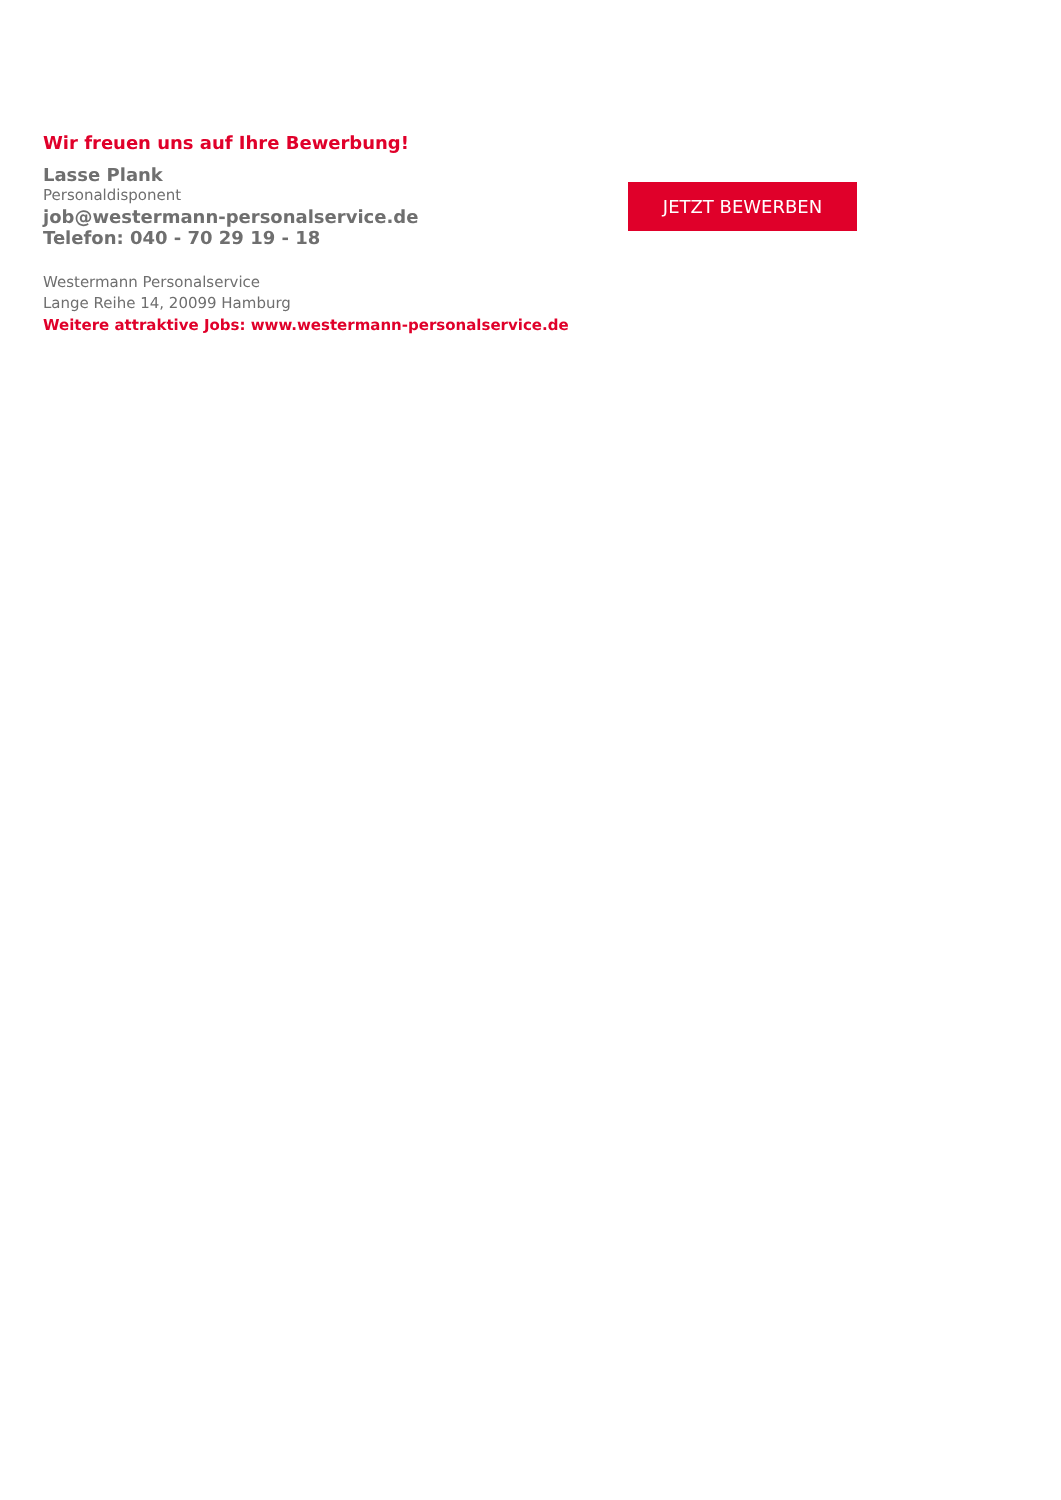Wir freuen uns auf Ihre Bewerbung!
Lasse Plank
Personaldisponent
job@westermann-personalservice.de
Telefon: 040 - 70 29 19 - 18
Westermann Personalservice
Lange Reihe 14, 20099 Hamburg
Weitere attraktive Jobs: www.westermann-personalservice.de
JETZT BEWERBEN